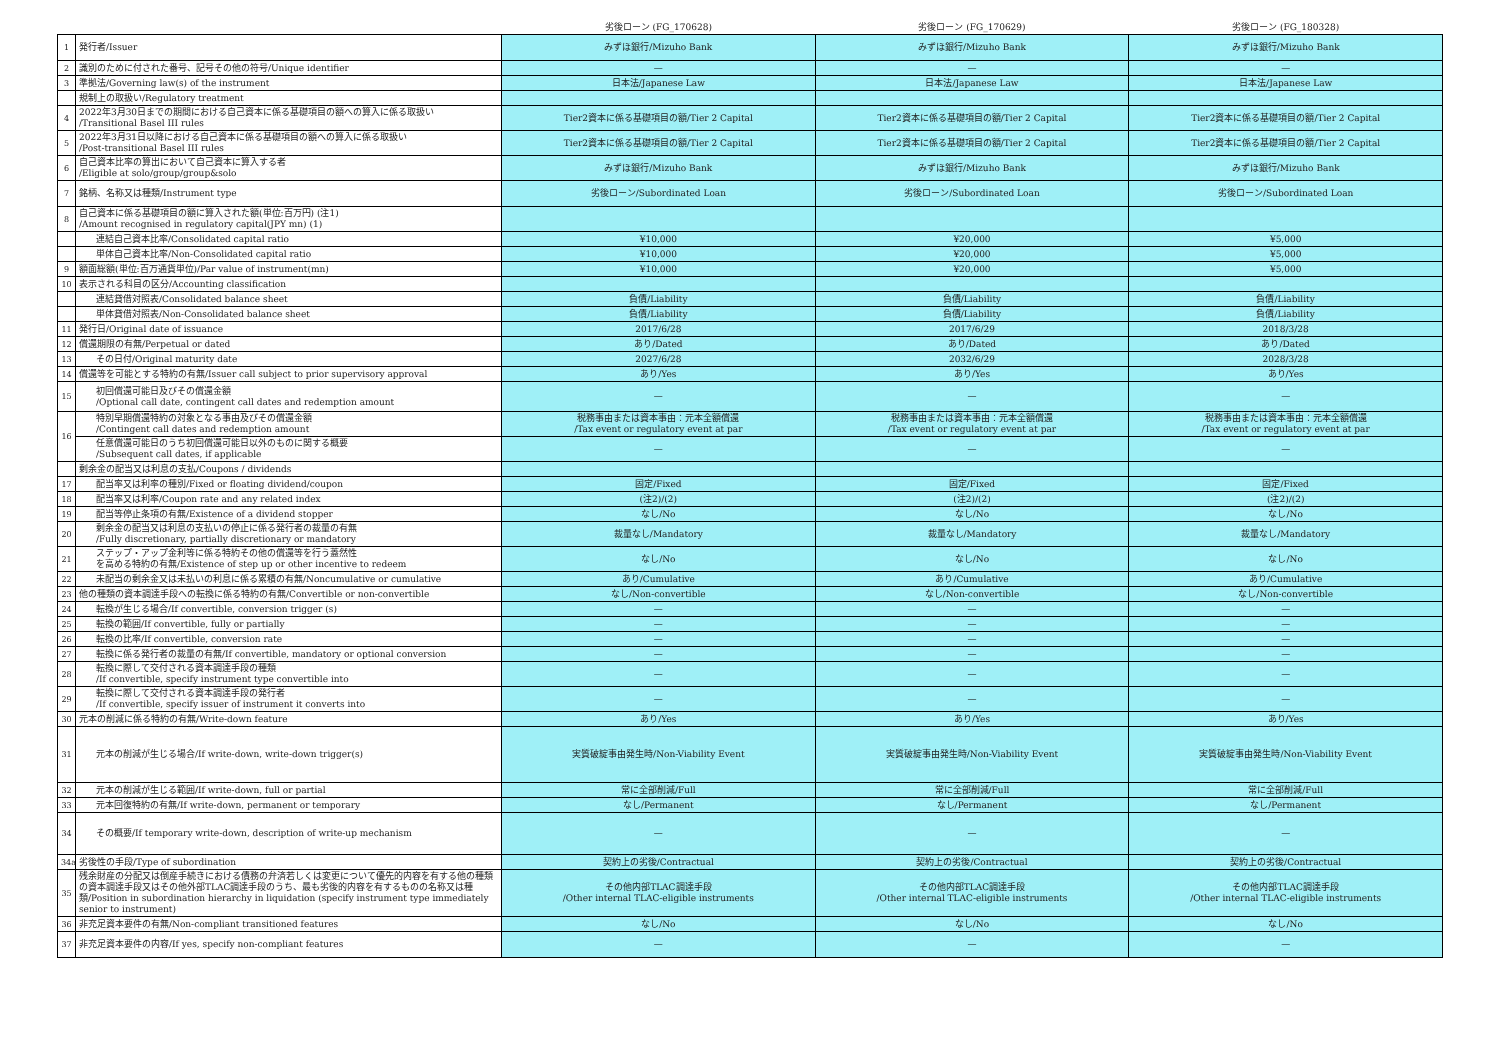| | | 劣後ローン (FG_170628) | 劣後ローン (FG_170629) | 劣後ローン (FG_180328) |
| --- | --- | --- | --- | --- |
| 1 | 発行者/Issuer | みずほ銀行/Mizuho Bank | みずほ銀行/Mizuho Bank | みずほ銀行/Mizuho Bank |
| 2 | 識別のために付された番号、記号その他の符号/Unique identifier | — | — | — |
| 3 | 準拠法/Governing law(s) of the instrument | 日本法/Japanese Law | 日本法/Japanese Law | 日本法/Japanese Law |
| | 規制上の取扱い/Regulatory treatment | | | |
| 4 | 2022年3月30日までの期間における自己資本に係る基礎項目の額への算入に係る取扱い /Transitional Basel III rules | Tier2資本に係る基礎項目の額/Tier 2 Capital | Tier2資本に係る基礎項目の額/Tier 2 Capital | Tier2資本に係る基礎項目の額/Tier 2 Capital |
| 5 | 2022年3月31日以降における自己資本に係る基礎項目の額への算入に係る取扱い /Post-transitional Basel III rules | Tier2資本に係る基礎項目の額/Tier 2 Capital | Tier2資本に係る基礎項目の額/Tier 2 Capital | Tier2資本に係る基礎項目の額/Tier 2 Capital |
| 6 | 自己資本比率の算出において自己資本に算入する者 /Eligible at solo/group/group&solo | みずほ銀行/Mizuho Bank | みずほ銀行/Mizuho Bank | みずほ銀行/Mizuho Bank |
| 7 | 銘柄、名称又は種類/Instrument type | 劣後ローン/Subordinated Loan | 劣後ローン/Subordinated Loan | 劣後ローン/Subordinated Loan |
| 8 | 自己資本に係る基礎項目の額に算入された額(単位:百万円) (注1) /Amount recognised in regulatory capital(JPY mn) (1) | | | |
| | 連結自己資本比率/Consolidated capital ratio | ¥10,000 | ¥20,000 | ¥5,000 |
| | 単体自己資本比率/Non-Consolidated capital ratio | ¥10,000 | ¥20,000 | ¥5,000 |
| 9 | 額面総額(単位:百万通貨単位)/Par value of instrument(mn) | ¥10,000 | ¥20,000 | ¥5,000 |
| 10 | 表示される科目の区分/Accounting classification | | | |
| | 連結貸借対照表/Consolidated balance sheet | 負債/Liability | 負債/Liability | 負債/Liability |
| | 単体貸借対照表/Non-Consolidated balance sheet | 負債/Liability | 負債/Liability | 負債/Liability |
| 11 | 発行日/Original date of issuance | 2017/6/28 | 2017/6/29 | 2018/3/28 |
| 12 | 償還期限の有無/Perpetual or dated | あり/Dated | あり/Dated | あり/Dated |
| 13 | その日付/Original maturity date | 2027/6/28 | 2032/6/29 | 2028/3/28 |
| 14 | 償還等を可能とする特約の有無/Issuer call subject to prior supervisory approval | あり/Yes | あり/Yes | あり/Yes |
| 15 | 初回償還可能日及びその償還金額 /Optional call date, contingent call dates and redemption amount | — | — | — |
| 16 | 特別早期償還特約の対象となる事由及びその償還金額 /Contingent call dates and redemption amount | 税務事由または資本事由：元本全額償還 /Tax event or regulatory event at par | 税務事由または資本事由：元本全額償還 /Tax event or regulatory event at par | 税務事由または資本事由：元本全額償還 /Tax event or regulatory event at par |
| | 任意償還可能日のうち初回償還可能日以外のものに関する概要 /Subsequent call dates, if applicable | — | — | — |
| | 剰余金の配当又は利息の支払/Coupons / dividends | | | |
| 17 | 配当率又は利率の種別/Fixed or floating dividend/coupon | 固定/Fixed | 固定/Fixed | 固定/Fixed |
| 18 | 配当率又は利率/Coupon rate and any related index | (注2)/(2) | (注2)/(2) | (注2)/(2) |
| 19 | 配当等停止条項の有無/Existence of a dividend stopper | なし/No | なし/No | なし/No |
| 20 | 剰余金の配当又は利息の支払いの停止に係る発行者の裁量の有無 /Fully discretionary, partially discretionary or mandatory | 裁量なし/Mandatory | 裁量なし/Mandatory | 裁量なし/Mandatory |
| 21 | ステップ・アップ金利等に係る特約その他の償還等を行う蓋然性 を高める特約の有無/Existence of step up or other incentive to redeem | なし/No | なし/No | なし/No |
| 22 | 未配当の剰余金又は未払いの利息に係る累積の有無/Noncumulative or cumulative | あり/Cumulative | あり/Cumulative | あり/Cumulative |
| 23 | 他の種類の資本調達手段への転換に係る特約の有無/Convertible or non-convertible | なし/Non-convertible | なし/Non-convertible | なし/Non-convertible |
| 24 | 転換が生じる場合/If convertible, conversion trigger (s) | — | — | — |
| 25 | 転換の範囲/If convertible, fully or partially | — | — | — |
| 26 | 転換の比率/If convertible, conversion rate | — | — | — |
| 27 | 転換に係る発行者の裁量の有無/If convertible, mandatory or optional conversion | — | — | — |
| 28 | 転換に際して交付される資本調達手段の種類 /If convertible, specify instrument type convertible into | — | — | — |
| 29 | 転換に際して交付される資本調達手段の発行者 /If convertible, specify issuer of instrument it converts into | — | — | — |
| 30 | 元本の削減に係る特約の有無/Write-down feature | あり/Yes | あり/Yes | あり/Yes |
| 31 | 元本の削減が生じる場合/If write-down, write-down trigger(s) | 実質破綻事由発生時/Non-Viability Event | 実質破綻事由発生時/Non-Viability Event | 実質破綻事由発生時/Non-Viability Event |
| 32 | 元本の削減が生じる範囲/If write-down, full or partial | 常に全部削減/Full | 常に全部削減/Full | 常に全部削減/Full |
| 33 | 元本回復特約の有無/If write-down, permanent or temporary | なし/Permanent | なし/Permanent | なし/Permanent |
| 34 | その概要/If temporary write-down, description of write-up mechanism | — | — | — |
| 34a | 劣後性の手段/Type of subordination | 契約上の劣後/Contractual | 契約上の劣後/Contractual | 契約上の劣後/Contractual |
| 35 | 残余財産の分配又は倒産手続きにおける債務の弁済若しくは変更について優先的内容を有する他の種類の資本調達手段又はその他外部TLAC調達手段のうち、最も劣後的内容を有するものの名称又は種類/Position in subordination hierarchy in liquidation (specify instrument type immediately senior to instrument) | その他内部TLAC調達手段 /Other internal TLAC-eligible instruments | その他内部TLAC調達手段 /Other internal TLAC-eligible instruments | その他内部TLAC調達手段 /Other internal TLAC-eligible instruments |
| 36 | 非充足資本要件の有無/Non-compliant transitioned features | なし/No | なし/No | なし/No |
| 37 | 非充足資本要件の内容/If yes, specify non-compliant features | — | — | — |